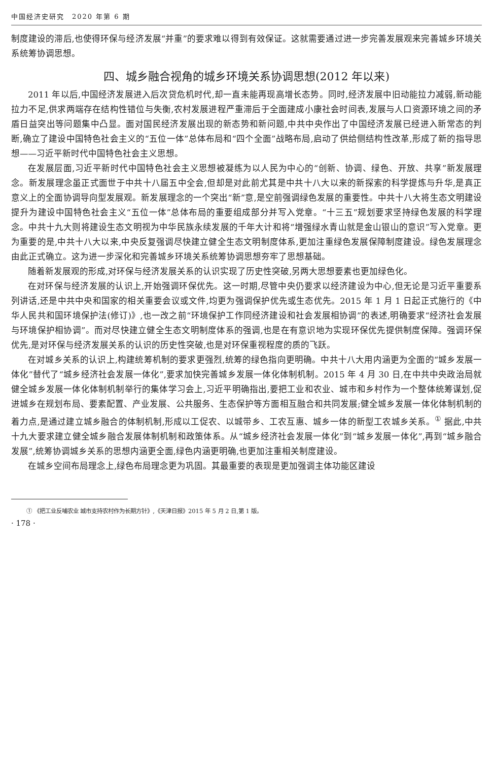中国经济史研究　2020 年第 6 期
制度建设的滞后,也使得环保与经济发展“并重”的要求难以得到有效保证。这就需要通过进一步完善发展观来完善城乡环境关系统筹协调思想。
四、城乡融合视角的城乡环境关系协调思想(2012 年以来)
2011 年以后,中国经济发展进入后次贷危机时代,却一直未能再现高增长态势。同时,经济发展中旧动能拉力减弱,新动能拉力不足,供求两端存在结构性错位与失衡,农村发展进程严重滞后于全面建成小康社会时间表,发展与人口资源环境之间的矛盾日益突出等问题集中凸显。面对国民经济发展出现的新态势和新问题,中共中央作出了中国经济发展已经进入新常态的判断,确立了建设中国特色社会主义的“五位一体”总体布局和“四个全面”战略布局,启动了供给侧结构性改革,形成了新的指导思想——习近平新时代中国特色社会主义思想。
在发展层面,习近平新时代中国特色社会主义思想被凝练为以人民为中心的“创新、协调、绿色、开放、共享”新发展理念。新发展理念虽正式面世于中共十八届五中全会,但却是对此前尤其是中共十八大以来的新探索的科学提炼与升华,是真正意义上的全面协调导向型发展观。新发展理念的一个突出“新”意,是空前强调绿色发展的重要性。中共十八大将生态文明建设提升为建设中国特色社会主义“五位一体”总体布局的重要组成部分并写入党章。“十三五”规划要求坚持绿色发展的科学理念。中共十九大则将建设生态文明视为中华民族永续发展的千年大计和将“增强绿水青山就是金山银山的意识”写入党章。更为重要的是,中共十八大以来,中央反复强调尽快建立健全生态文明制度体系,更加注重绿色发展保障制度建设。绿色发展理念由此正式确立。这为进一步深化和完善城乡环境关系统筹协调思想夯牢了思想基础。
随着新发展观的形成,对环保与经济发展关系的认识实现了历史性突破,另两大思想要素也更加绿色化。
在对环保与经济发展的认识上,开始强调环保优先。这一时期,尽管中央仍要求以经济建设为中心,但无论是习近平重要系列讲话,还是中共中央和国家的相关重要会议或文件,均更为强调保护优先或生态优先。2015 年 1 月 1 日起正式施行的《中华人民共和国环境保护法(修订)》,也一改之前“环境保护工作同经济建设和社会发展相协调”的表述,明确要求“经济社会发展与环境保护相协调”。而对尽快建立健全生态文明制度体系的强调,也是在有意识地为实现环保优先提供制度保障。强调环保优先,是对环保与经济发展关系的认识的历史性突破,也是对环保重视程度的质的飞跃。
在对城乡关系的认识上,构建统筹机制的要求更强烈,统筹的绿色指向更明确。中共十八大用内涵更为全面的“城乡发展一体化”替代了“城乡经济社会发展一体化”,要求加快完善城乡发展一体化体制机制。2015 年 4 月 30 日,在中共中央政治局就健全城乡发展一体化体制机制举行的集体学习会上,习近平明确指出,要把工业和农业、城市和乡村作为一个整体统筹谋划,促进城乡在规划布局、要素配置、产业发展、公共服务、生态保护等方面相互融合和共同发展;健全城乡发展一体化体制机制的着力点,是通过建立城乡融合的体制机制,形成以工促农、以城带乡、工农互惠、城乡一体的新型工农城乡关系。<sup>①</sup> 据此,中共十九大要求建立健全城乡融合发展体制机制和政策体系。从“城乡经济社会发展一体化”到“城乡发展一体化”,再到“城乡融合发展”,统筹协调城乡关系的思想内涵更全面,绿色内涵更明确,也更加注重相关制度建设。
在城乡空间布局理念上,绿色布局理念更为巩固。其最重要的表现是更加强调主体功能区建设
① 《把工业反哺农业 城市支持农村作为长期方针》,《天津日报》2015 年 5 月 2 日,第 1 版。
· 178 ·